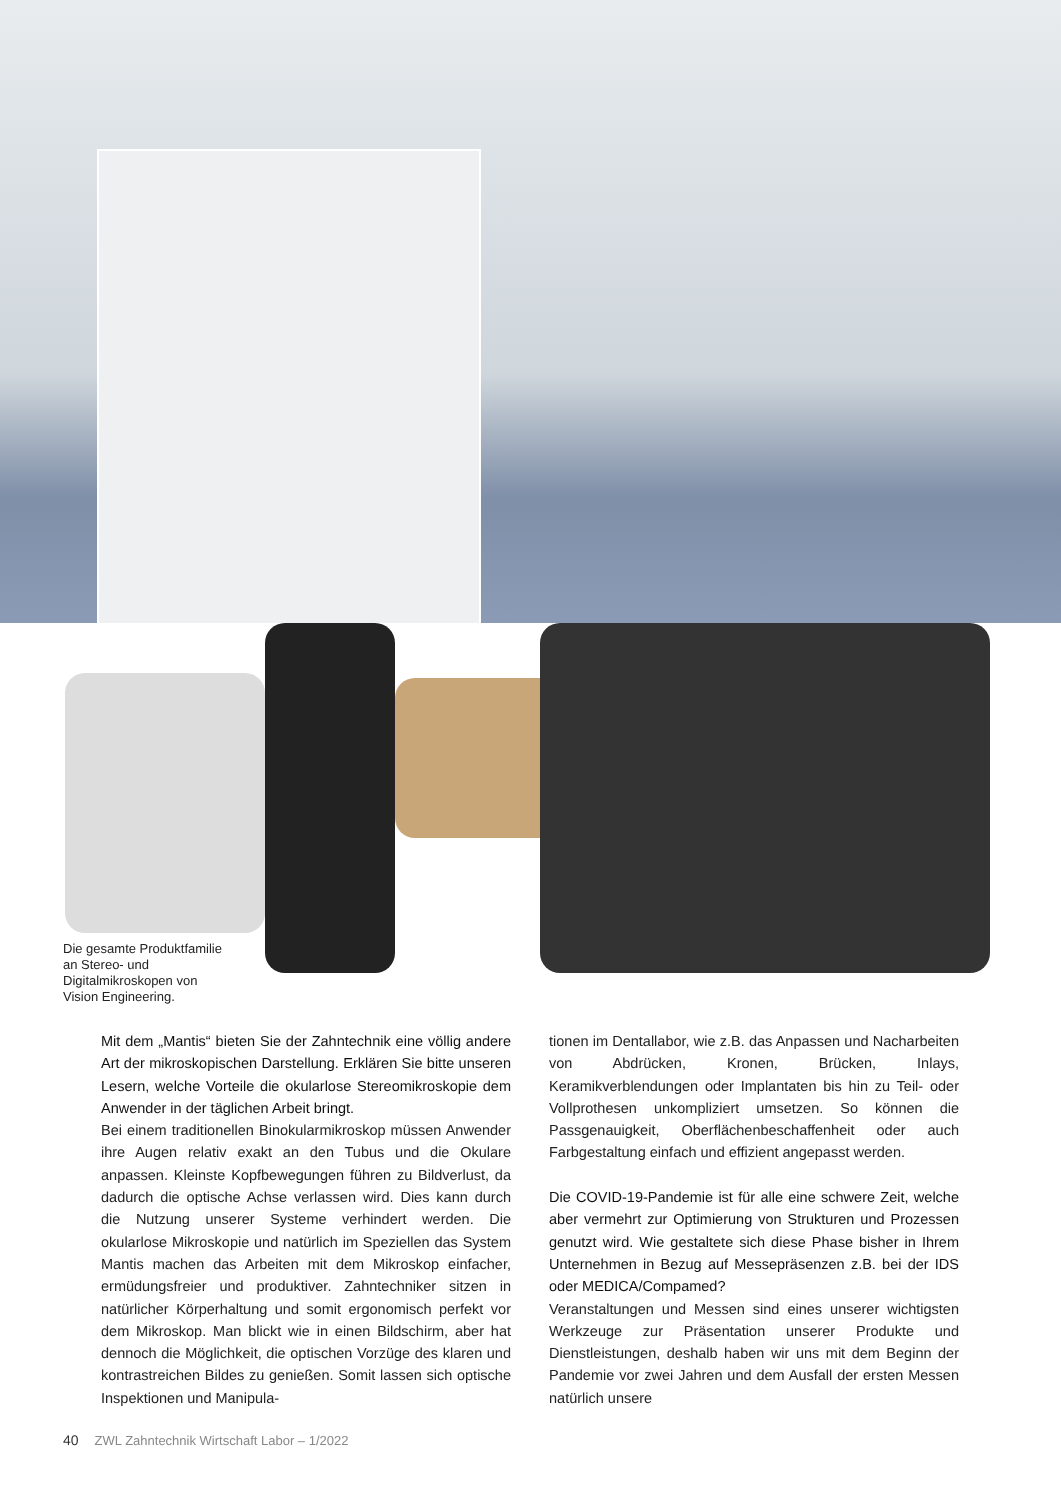Die gesamte Produktfamilie an Stereo- und Digitalmikroskopen von Vision Engineering.
Mit dem „Mantis“ bieten Sie der Zahntechnik eine völlig andere Art der mikroskopischen Darstellung. Erklären Sie bitte unseren Lesern, welche Vorteile die okularlose Stereomikroskopie dem Anwender in der täglichen Arbeit bringt.
Bei einem traditionellen Binokularmikroskop müssen Anwender ihre Augen relativ exakt an den Tubus und die Okulare anpassen. Kleinste Kopfbewegungen führen zu Bildverlust, da dadurch die optische Achse verlassen wird. Dies kann durch die Nutzung unserer Systeme verhindert werden. Die okularlose Mikroskopie und natürlich im Speziellen das System Mantis machen das Arbeiten mit dem Mikroskop einfacher, ermüdungsfreier und produktiver. Zahntechniker sitzen in natürlicher Körperhaltung und somit ergonomisch perfekt vor dem Mikroskop. Man blickt wie in einen Bildschirm, aber hat dennoch die Möglichkeit, die optischen Vorzüge des klaren und kontrastreichen Bildes zu genießen. Somit lassen sich optische Inspektionen und Manipula-
tionen im Dentallabor, wie z.B. das Anpassen und Nacharbeiten von Abdrücken, Kronen, Brücken, Inlays, Keramikverblendungen oder Implantaten bis hin zu Teil- oder Vollprothesen unkompliziert umsetzen. So können die Passgenauigkeit, Oberflächenbeschaffenheit oder auch Farbgestaltung einfach und effizient angepasst werden.
Die COVID-19-Pandemie ist für alle eine schwere Zeit, welche aber vermehrt zur Optimierung von Strukturen und Prozessen genutzt wird. Wie gestaltete sich diese Phase bisher in Ihrem Unternehmen in Bezug auf Messepräsenzen z.B. bei der IDS oder MEDICA/Compamed?
Veranstaltungen und Messen sind eines unserer wichtigsten Werkzeuge zur Präsentation unserer Produkte und Dienstleistungen, deshalb haben wir uns mit dem Beginn der Pandemie vor zwei Jahren und dem Ausfall der ersten Messen natürlich unsere
40 ZWL Zahntechnik Wirtschaft Labor – 1/2022